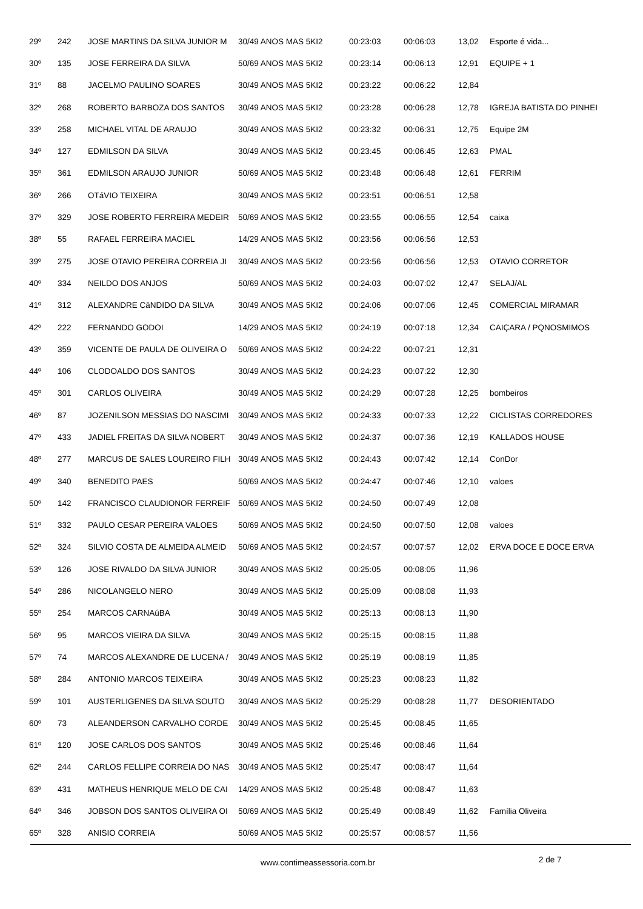| 29º | 242 | JOSE MARTINS DA SILVA JUNIOR M | 30/49 ANOS MAS 5KI2 | 00:23:03 | 00:06:03 | 13,02 | Esporte é vida... |
| 30º | 135 | JOSE FERREIRA DA SILVA | 50/69 ANOS MAS 5KI2 | 00:23:14 | 00:06:13 | 12,91 | EQUIPE + 1 |
| 31º | 88 | JACELMO PAULINO SOARES | 30/49 ANOS MAS 5KI2 | 00:23:22 | 00:06:22 | 12,84 | |
| 32º | 268 | ROBERTO BARBOZA DOS SANTOS | 30/49 ANOS MAS 5KI2 | 00:23:28 | 00:06:28 | 12,78 | IGREJA BATISTA DO PINHEI |
| 33º | 258 | MICHAEL VITAL DE ARAUJO | 30/49 ANOS MAS 5KI2 | 00:23:32 | 00:06:31 | 12,75 | Equipe 2M |
| 34º | 127 | EDMILSON DA SILVA | 30/49 ANOS MAS 5KI2 | 00:23:45 | 00:06:45 | 12,63 | PMAL |
| 35º | 361 | EDMILSON ARAUJO JUNIOR | 50/69 ANOS MAS 5KI2 | 00:23:48 | 00:06:48 | 12,61 | FERRIM |
| 36º | 266 | OTáVIO TEIXEIRA | 30/49 ANOS MAS 5KI2 | 00:23:51 | 00:06:51 | 12,58 | |
| 37º | 329 | JOSE ROBERTO FERREIRA MEDEIR | 50/69 ANOS MAS 5KI2 | 00:23:55 | 00:06:55 | 12,54 | caixa |
| 38º | 55 | RAFAEL FERREIRA MACIEL | 14/29 ANOS MAS 5KI2 | 00:23:56 | 00:06:56 | 12,53 | |
| 39º | 275 | JOSE OTAVIO PEREIRA CORREIA JI | 30/49 ANOS MAS 5KI2 | 00:23:56 | 00:06:56 | 12,53 | OTAVIO CORRETOR |
| 40º | 334 | NEILDO DOS ANJOS | 50/69 ANOS MAS 5KI2 | 00:24:03 | 00:07:02 | 12,47 | SELAJ/AL |
| 41º | 312 | ALEXANDRE CâNDIDO DA SILVA | 30/49 ANOS MAS 5KI2 | 00:24:06 | 00:07:06 | 12,45 | COMERCIAL MIRAMAR |
| 42º | 222 | FERNANDO GODOI | 14/29 ANOS MAS 5KI2 | 00:24:19 | 00:07:18 | 12,34 | CAIÇARA / PQNOSMIMOS |
| 43º | 359 | VICENTE DE PAULA DE OLIVEIRA O | 50/69 ANOS MAS 5KI2 | 00:24:22 | 00:07:21 | 12,31 | |
| 44º | 106 | CLODOALDO DOS SANTOS | 30/49 ANOS MAS 5KI2 | 00:24:23 | 00:07:22 | 12,30 | |
| 45º | 301 | CARLOS OLIVEIRA | 30/49 ANOS MAS 5KI2 | 00:24:29 | 00:07:28 | 12,25 | bombeiros |
| 46º | 87 | JOZENILSON MESSIAS DO NASCIMI | 30/49 ANOS MAS 5KI2 | 00:24:33 | 00:07:33 | 12,22 | CICLISTAS CORREDORES |
| 47º | 433 | JADIEL FREITAS DA SILVA NOBERT | 30/49 ANOS MAS 5KI2 | 00:24:37 | 00:07:36 | 12,19 | KALLADOS HOUSE |
| 48º | 277 | MARCUS DE SALES LOUREIRO FILH | 30/49 ANOS MAS 5KI2 | 00:24:43 | 00:07:42 | 12,14 | ConDor |
| 49º | 340 | BENEDITO PAES | 50/69 ANOS MAS 5KI2 | 00:24:47 | 00:07:46 | 12,10 | valoes |
| 50º | 142 | FRANCISCO CLAUDIONOR FERREIF | 50/69 ANOS MAS 5KI2 | 00:24:50 | 00:07:49 | 12,08 | |
| 51º | 332 | PAULO CESAR PEREIRA VALOES | 50/69 ANOS MAS 5KI2 | 00:24:50 | 00:07:50 | 12,08 | valoes |
| 52º | 324 | SILVIO COSTA DE ALMEIDA ALMEID | 50/69 ANOS MAS 5KI2 | 00:24:57 | 00:07:57 | 12,02 | ERVA DOCE E DOCE ERVA |
| 53º | 126 | JOSE RIVALDO DA SILVA JUNIOR | 30/49 ANOS MAS 5KI2 | 00:25:05 | 00:08:05 | 11,96 | |
| 54º | 286 | NICOLANGELO NERO | 30/49 ANOS MAS 5KI2 | 00:25:09 | 00:08:08 | 11,93 | |
| 55º | 254 | MARCOS CARNAúBA | 30/49 ANOS MAS 5KI2 | 00:25:13 | 00:08:13 | 11,90 | |
| 56º | 95 | MARCOS VIEIRA DA SILVA | 30/49 ANOS MAS 5KI2 | 00:25:15 | 00:08:15 | 11,88 | |
| 57º | 74 | MARCOS ALEXANDRE DE LUCENA / | 30/49 ANOS MAS 5KI2 | 00:25:19 | 00:08:19 | 11,85 | |
| 58º | 284 | ANTONIO MARCOS TEIXEIRA | 30/49 ANOS MAS 5KI2 | 00:25:23 | 00:08:23 | 11,82 | |
| 59º | 101 | AUSTERLIGENES DA SILVA SOUTO | 30/49 ANOS MAS 5KI2 | 00:25:29 | 00:08:28 | 11,77 | DESORIENTADO |
| 60º | 73 | ALEANDERSON CARVALHO CORDE | 30/49 ANOS MAS 5KI2 | 00:25:45 | 00:08:45 | 11,65 | |
| 61º | 120 | JOSE CARLOS DOS SANTOS | 30/49 ANOS MAS 5KI2 | 00:25:46 | 00:08:46 | 11,64 | |
| 62º | 244 | CARLOS FELLIPE CORREIA DO NAS | 30/49 ANOS MAS 5KI2 | 00:25:47 | 00:08:47 | 11,64 | |
| 63º | 431 | MATHEUS HENRIQUE MELO DE CAI | 14/29 ANOS MAS 5KI2 | 00:25:48 | 00:08:47 | 11,63 | |
| 64º | 346 | JOBSON DOS SANTOS OLIVEIRA OI | 50/69 ANOS MAS 5KI2 | 00:25:49 | 00:08:49 | 11,62 | Família Oliveira |
| 65º | 328 | ANISIO CORREIA | 50/69 ANOS MAS 5KI2 | 00:25:57 | 00:08:57 | 11,56 | |
www.contimeassessoria.com.br 2 de 7